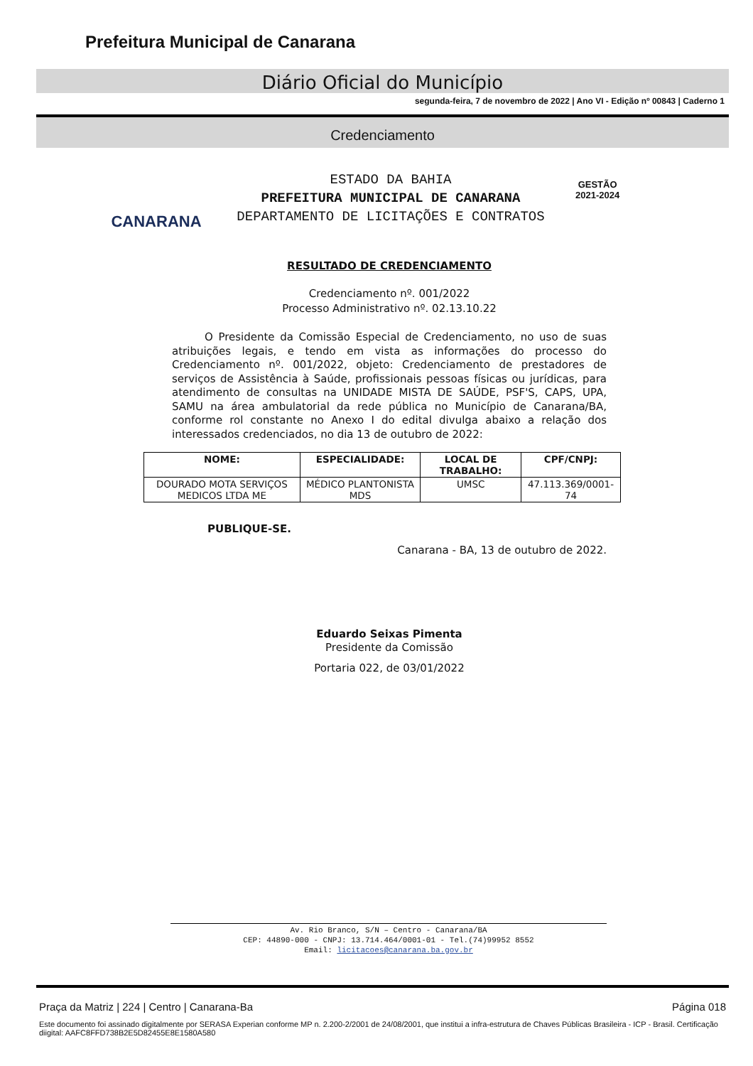Prefeitura Municipal de Canarana
Diário Oficial do Município
segunda-feira, 7 de novembro de 2022 | Ano VI - Edição nº 00843 | Caderno 1
Credenciamento
CANARANA
ESTADO DA BAHIA
PREFEITURA MUNICIPAL DE CANARANA
DEPARTAMENTO DE LICITAÇÕES E CONTRATOS
GESTÃO
2021-2024
RESULTADO DE CREDENCIAMENTO
Credenciamento nº. 001/2022
Processo Administrativo nº. 02.13.10.22
O Presidente da Comissão Especial de Credenciamento, no uso de suas atribuições legais, e tendo em vista as informações do processo do Credenciamento nº. 001/2022, objeto: Credenciamento de prestadores de serviços de Assistência à Saúde, profissionais pessoas físicas ou jurídicas, para atendimento de consultas na UNIDADE MISTA DE SAÚDE, PSF'S, CAPS, UPA, SAMU na área ambulatorial da rede pública no Município de Canarana/BA, conforme rol constante no Anexo I do edital divulga abaixo a relação dos interessados credenciados, no dia 13 de outubro de 2022:
| NOME: | ESPECIALIDADE: | LOCAL DE TRABALHO: | CPF/CNPJ: |
| --- | --- | --- | --- |
| DOURADO MOTA SERVIÇOS MEDICOS LTDA ME | MÉDICO PLANTONISTA MDS | UMSC | 47.113.369/0001-74 |
PUBLIQUE-SE.
Canarana - BA, 13 de outubro de 2022.
Eduardo Seixas Pimenta
Presidente da Comissão
Portaria 022, de 03/01/2022
Av. Rio Branco, S/N – Centro - Canarana/BA
CEP: 44890-000 - CNPJ: 13.714.464/0001-01 - Tel.(74)99952 8552
Email: licitacoes@canarana.ba.gov.br
Praça da Matriz | 224 | Centro | Canarana-Ba Página 018
Este documento foi assinado digitalmente por SERASA Experian conforme MP n. 2.200-2/2001 de 24/08/2001, que institui a infra-estrutura de Chaves Públicas Brasileira - ICP - Brasil. Certificação diigital: AAFC8FFD738B2E5D82455E8E1580A580